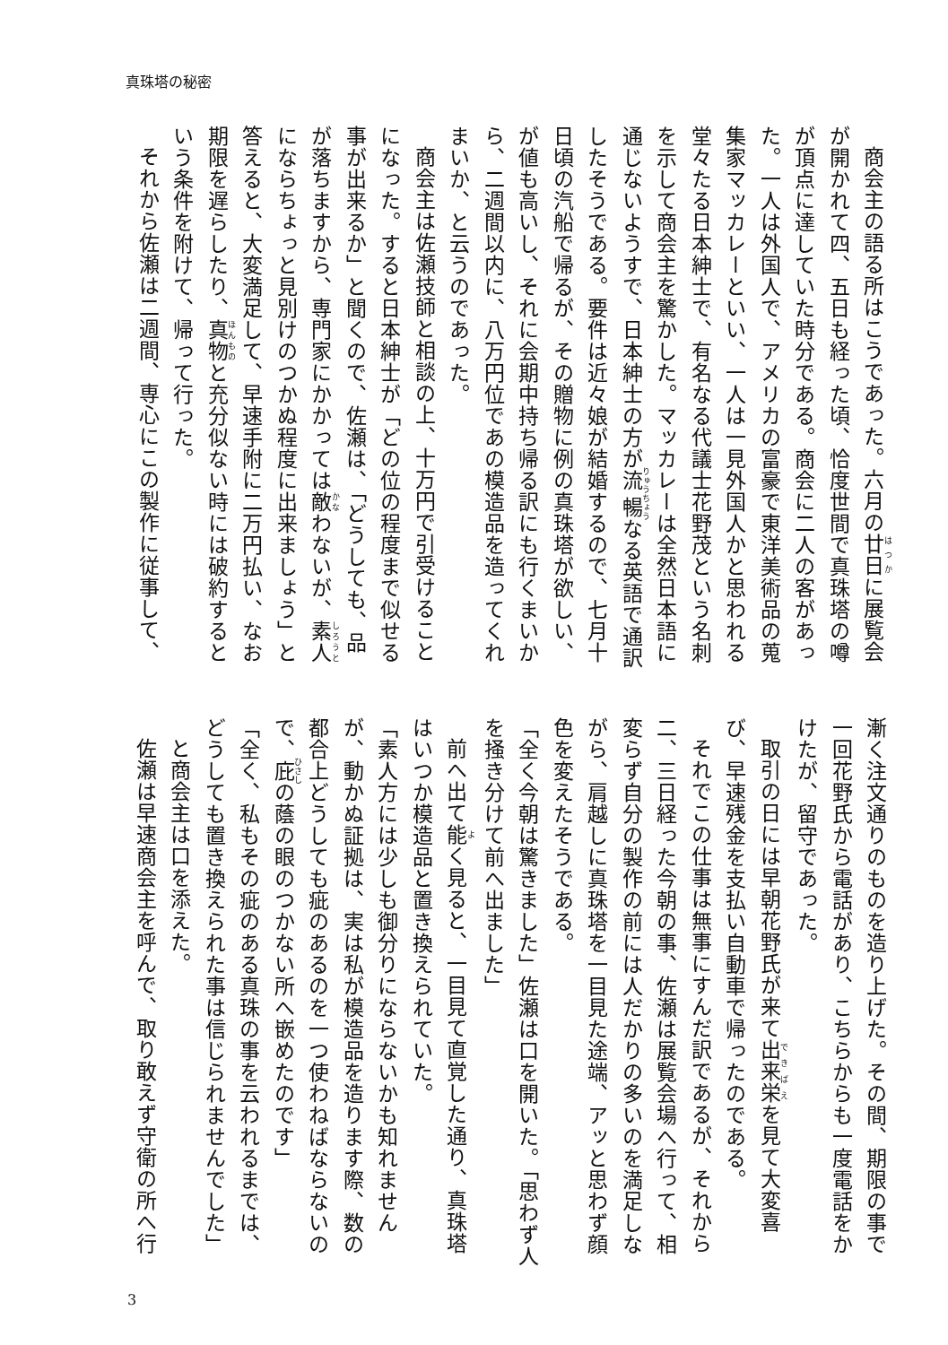真珠塔の秘密
商会主の語る所はこうであった。六月の廿日に展覧会が開かれて四、五日も経った頃、恰度世間で真珠塔の噂が頂点に達していた時分である。商会に二人の客があった。一人は外国人で、アメリカの富豪で東洋美術品の蒐集家マッカレーといい、一人は一見外国人かと思われる堂々たる日本紳士で、有名なる代議士花野茂という名刺を示して商会主を驚かした。マッカレーは全然日本語に通じないようすで、日本紳士の方が流暢なる英語で通訳したそうである。要件は近々娘が結婚するので、七月十日頃の汽船で帰るが、その贈物に例の真珠塔が欲しい、が値も高いし、それに会期中持ち帰る訳にも行くまいから、二週間以内に、八万円位であの模造品を造ってくれまいか、と云うのであった。
商会主は佐瀬技師と相談の上、十万円で引受けることになった。すると日本紳士が「どの位の程度まで似せる事が出来るか」と聞くので、佐瀬は、「どうしても、品が落ちますから、専門家にかかっては敵わないが、素人にならちょっと見別けのつかぬ程度に出来ましょう」と答えると、大変満足して、早速手附に二万円払い、なお期限を遅らしたり、真物と充分似ない時には破約するという条件を附けて、帰って行った。
それから佐瀬は二週間、専心にこの製作に従事して、
漸く注文通りのものを造り上げた。その間、期限の事で一回花野氏から電話があり、こちらからも一度電話をかけたが、留守であった。
取引の日には早朝花野氏が来て出来栄を見て大変喜び、早速残金を支払い自動車で帰ったのである。
それでこの仕事は無事にすんだ訳であるが、それから二、三日経った今朝の事、佐瀬は展覧会場へ行って、相変らず自分の製作の前には人だかりの多いのを満足しながら、肩越しに真珠塔を一目見た途端、アッと思わず顔色を変えたそうである。
「全く今朝は驚きました」佐瀬は口を開いた。「思わず人を掻き分けて前へ出ました」
前へ出て能く見ると、一目見て直覚した通り、真珠塔はいつか模造品と置き換えられていた。
「素人方には少しも御分りにならないかも知れませんが、動かぬ証拠は、実は私が模造品を造ります際、数の都合上どうしても疵のあるのを一つ使わねばならないので、庇の蔭の眼のつかない所へ嵌めたのです」
「全く、私もその疵のある真珠の事を云われるまでは、どうしても置き換えられた事は信じられませんでした」
と商会主は口を添えた。
佐瀬は早速商会主を呼んで、取り敢えず守衛の所へ行
3